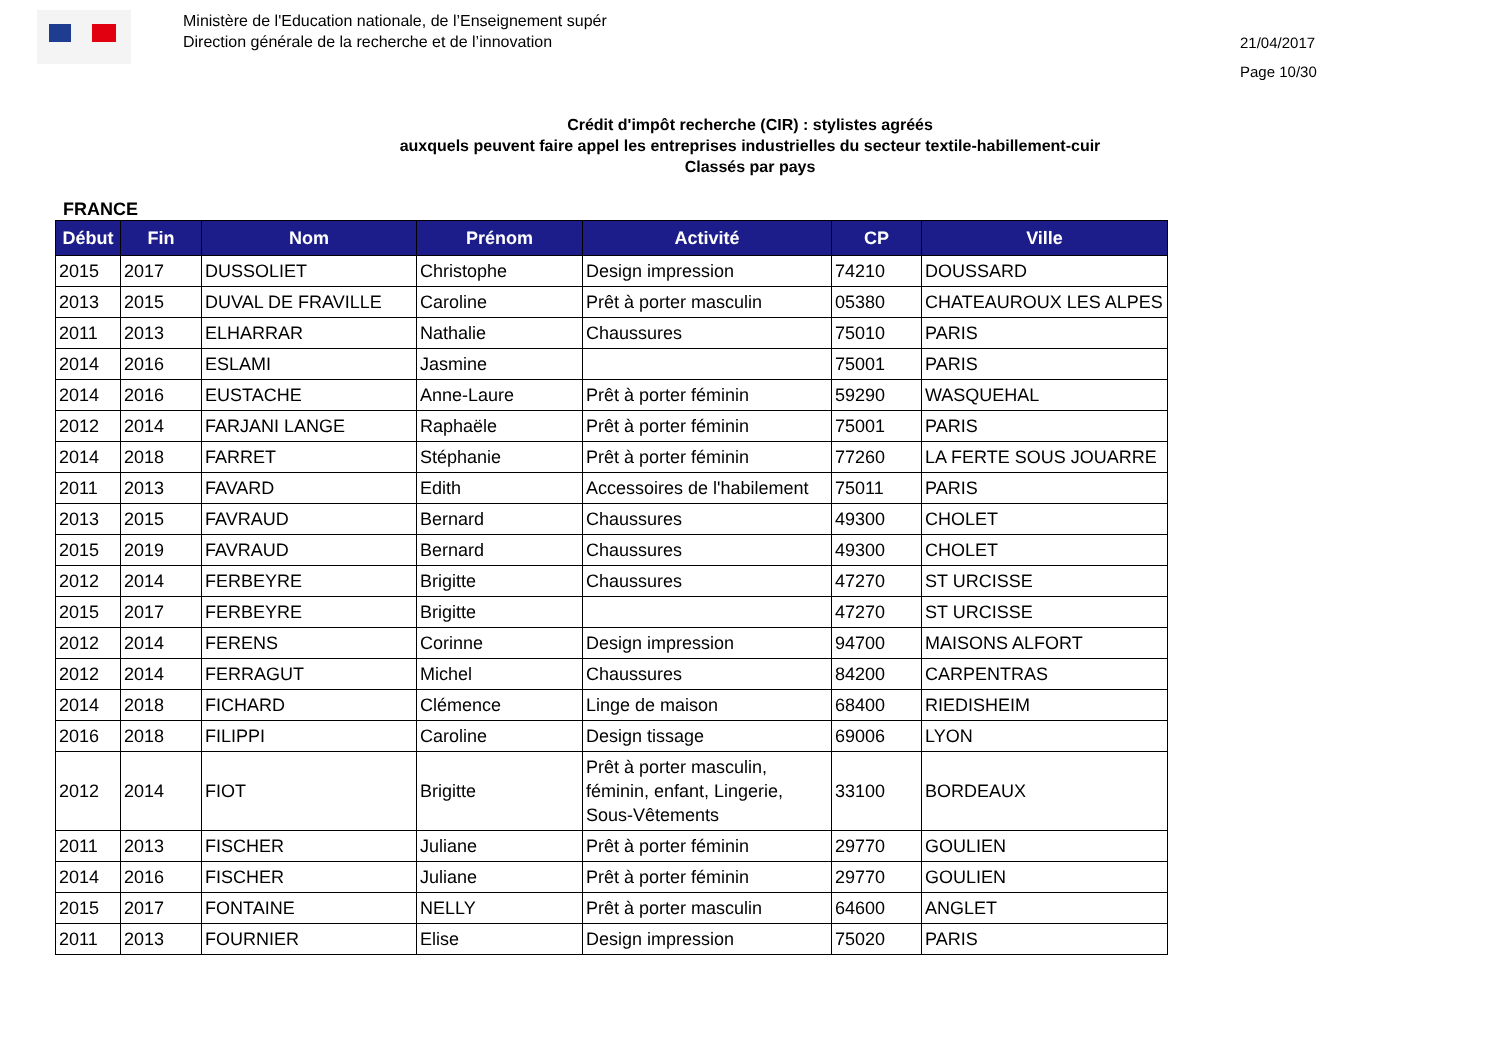Ministère de l'Education nationale, de l’Enseignement supér
Direction générale de la recherche et de l’innovation
21/04/2017
Page 10/30
Crédit d'impôt recherche (CIR) : stylistes agréés
auxquels peuvent faire appel les entreprises industrielles du secteur textile-habillement-cuir
Classés par pays
FRANCE
| Début | Fin | Nom | Prénom | Activité | CP | Ville |
| --- | --- | --- | --- | --- | --- | --- |
| 2015 | 2017 | DUSSOLIET | Christophe | Design impression | 74210 | DOUSSARD |
| 2013 | 2015 | DUVAL DE FRAVILLE | Caroline | Prêt à porter masculin | 05380 | CHATEAUROUX LES ALPES |
| 2011 | 2013 | ELHARRAR | Nathalie | Chaussures | 75010 | PARIS |
| 2014 | 2016 | ESLAMI | Jasmine | | 75001 | PARIS |
| 2014 | 2016 | EUSTACHE | Anne-Laure | Prêt à porter féminin | 59290 | WASQUEHAL |
| 2012 | 2014 | FARJANI LANGE | Raphaële | Prêt à porter féminin | 75001 | PARIS |
| 2014 | 2018 | FARRET | Stéphanie | Prêt à porter féminin | 77260 | LA FERTE SOUS JOUARRE |
| 2011 | 2013 | FAVARD | Edith | Accessoires de l'habilement | 75011 | PARIS |
| 2013 | 2015 | FAVRAUD | Bernard | Chaussures | 49300 | CHOLET |
| 2015 | 2019 | FAVRAUD | Bernard | Chaussures | 49300 | CHOLET |
| 2012 | 2014 | FERBEYRE | Brigitte | Chaussures | 47270 | ST URCISSE |
| 2015 | 2017 | FERBEYRE | Brigitte | | 47270 | ST URCISSE |
| 2012 | 2014 | FERENS | Corinne | Design impression | 94700 | MAISONS ALFORT |
| 2012 | 2014 | FERRAGUT | Michel | Chaussures | 84200 | CARPENTRAS |
| 2014 | 2018 | FICHARD | Clémence | Linge de maison | 68400 | RIEDISHEIM |
| 2016 | 2018 | FILIPPI | Caroline | Design tissage | 69006 | LYON |
| 2012 | 2014 | FIOT | Brigitte | Prêt à porter masculin, féminin, enfant, Lingerie, Sous-Vêtements | 33100 | BORDEAUX |
| 2011 | 2013 | FISCHER | Juliane | Prêt à porter féminin | 29770 | GOULIEN |
| 2014 | 2016 | FISCHER | Juliane | Prêt à porter féminin | 29770 | GOULIEN |
| 2015 | 2017 | FONTAINE | NELLY | Prêt à porter masculin | 64600 | ANGLET |
| 2011 | 2013 | FOURNIER | Elise | Design impression | 75020 | PARIS |